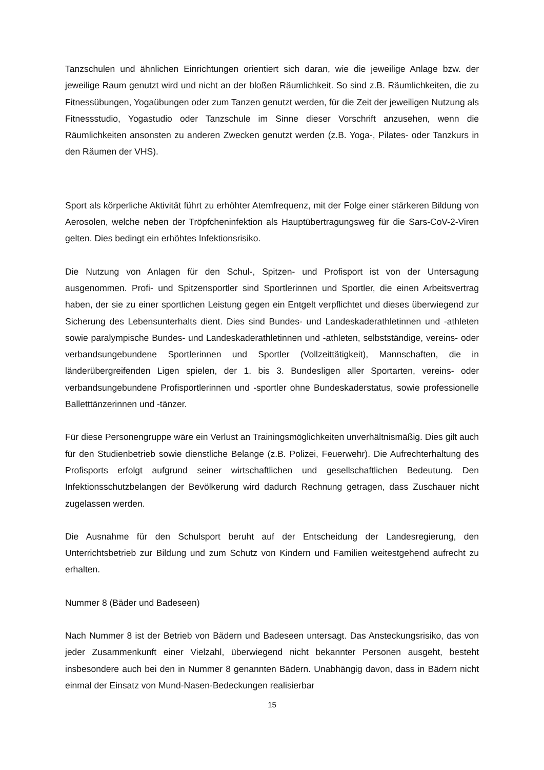Tanzschulen und ähnlichen Einrichtungen orientiert sich daran, wie die jeweilige Anlage bzw. der jeweilige Raum genutzt wird und nicht an der bloßen Räumlichkeit. So sind z.B. Räumlichkeiten, die zu Fitnessübungen, Yogaübungen oder zum Tanzen genutzt werden, für die Zeit der jeweiligen Nutzung als Fitnessstudio, Yogastudio oder Tanzschule im Sinne dieser Vorschrift anzusehen, wenn die Räumlichkeiten ansonsten zu anderen Zwecken genutzt werden (z.B. Yoga-, Pilates- oder Tanzkurs in den Räumen der VHS).
Sport als körperliche Aktivität führt zu erhöhter Atemfrequenz, mit der Folge einer stärkeren Bildung von Aerosolen, welche neben der Tröpfcheninfektion als Hauptübertragungsweg für die Sars-CoV-2-Viren gelten. Dies bedingt ein erhöhtes Infektionsrisiko.
Die Nutzung von Anlagen für den Schul-, Spitzen- und Profisport ist von der Untersagung ausgenommen. Profi- und Spitzensportler sind Sportlerinnen und Sportler, die einen Arbeitsvertrag haben, der sie zu einer sportlichen Leistung gegen ein Entgelt verpflichtet und dieses überwiegend zur Sicherung des Lebensunterhalts dient. Dies sind Bundes- und Landeskaderathletinnen und -athleten sowie paralympische Bundes- und Landeskaderathletinnen und -athleten, selbstständige, vereins- oder verbandsungebundene Sportlerinnen und Sportler (Vollzeittätigkeit), Mannschaften, die in länderübergreifenden Ligen spielen, der 1. bis 3. Bundesligen aller Sportarten, vereins- oder verbandsungebundene Profisportlerinnen und -sportler ohne Bundeskaderstatus, sowie professionelle Balletttänzerinnen und -tänzer.
Für diese Personengruppe wäre ein Verlust an Trainingsmöglichkeiten unverhältnismäßig. Dies gilt auch für den Studienbetrieb sowie dienstliche Belange (z.B. Polizei, Feuerwehr). Die Aufrechterhaltung des Profisports erfolgt aufgrund seiner wirtschaftlichen und gesellschaftlichen Bedeutung. Den Infektionsschutzbelangen der Bevölkerung wird dadurch Rechnung getragen, dass Zuschauer nicht zugelassen werden.
Die Ausnahme für den Schulsport beruht auf der Entscheidung der Landesregierung, den Unterrichtsbetrieb zur Bildung und zum Schutz von Kindern und Familien weitestgehend aufrecht zu erhalten.
Nummer 8 (Bäder und Badeseen)
Nach Nummer 8 ist der Betrieb von Bädern und Badeseen untersagt. Das Ansteckungsrisiko, das von jeder Zusammenkunft einer Vielzahl, überwiegend nicht bekannter Personen ausgeht, besteht insbesondere auch bei den in Nummer 8 genannten Bädern. Unabhängig davon, dass in Bädern nicht einmal der Einsatz von Mund-Nasen-Bedeckungen realisierbar
15